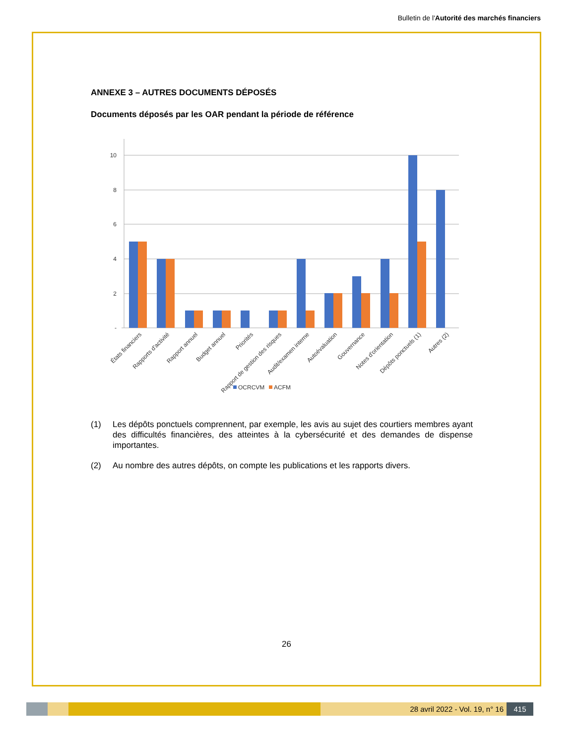Bulletin de l'Autorité des marchés financiers
ANNEXE 3 – AUTRES DOCUMENTS DÉPOSÉS
Documents déposés par les OAR pendant la période de référence
-
2
4
6
8
10
États financiers
Rapports d'activité
Rapport annuel
Budget annuel
Priorités
Rapport de gestion des risques
Audit/examen interne
Autoévaluation
Gouvernance
Notes d'orientation
Dépôts ponctuels (1)
Autres (2)
OCRCVM
ACFM
(1) Les dépôts ponctuels comprennent, par exemple, les avis au sujet des courtiers membres ayant des difficultés financières, des atteintes à la cybersécurité et des demandes de dispense importantes.
(2) Au nombre des autres dépôts, on compte les publications et les rapports divers.
26
28 avril 2022 - Vol. 19, n° 16 415